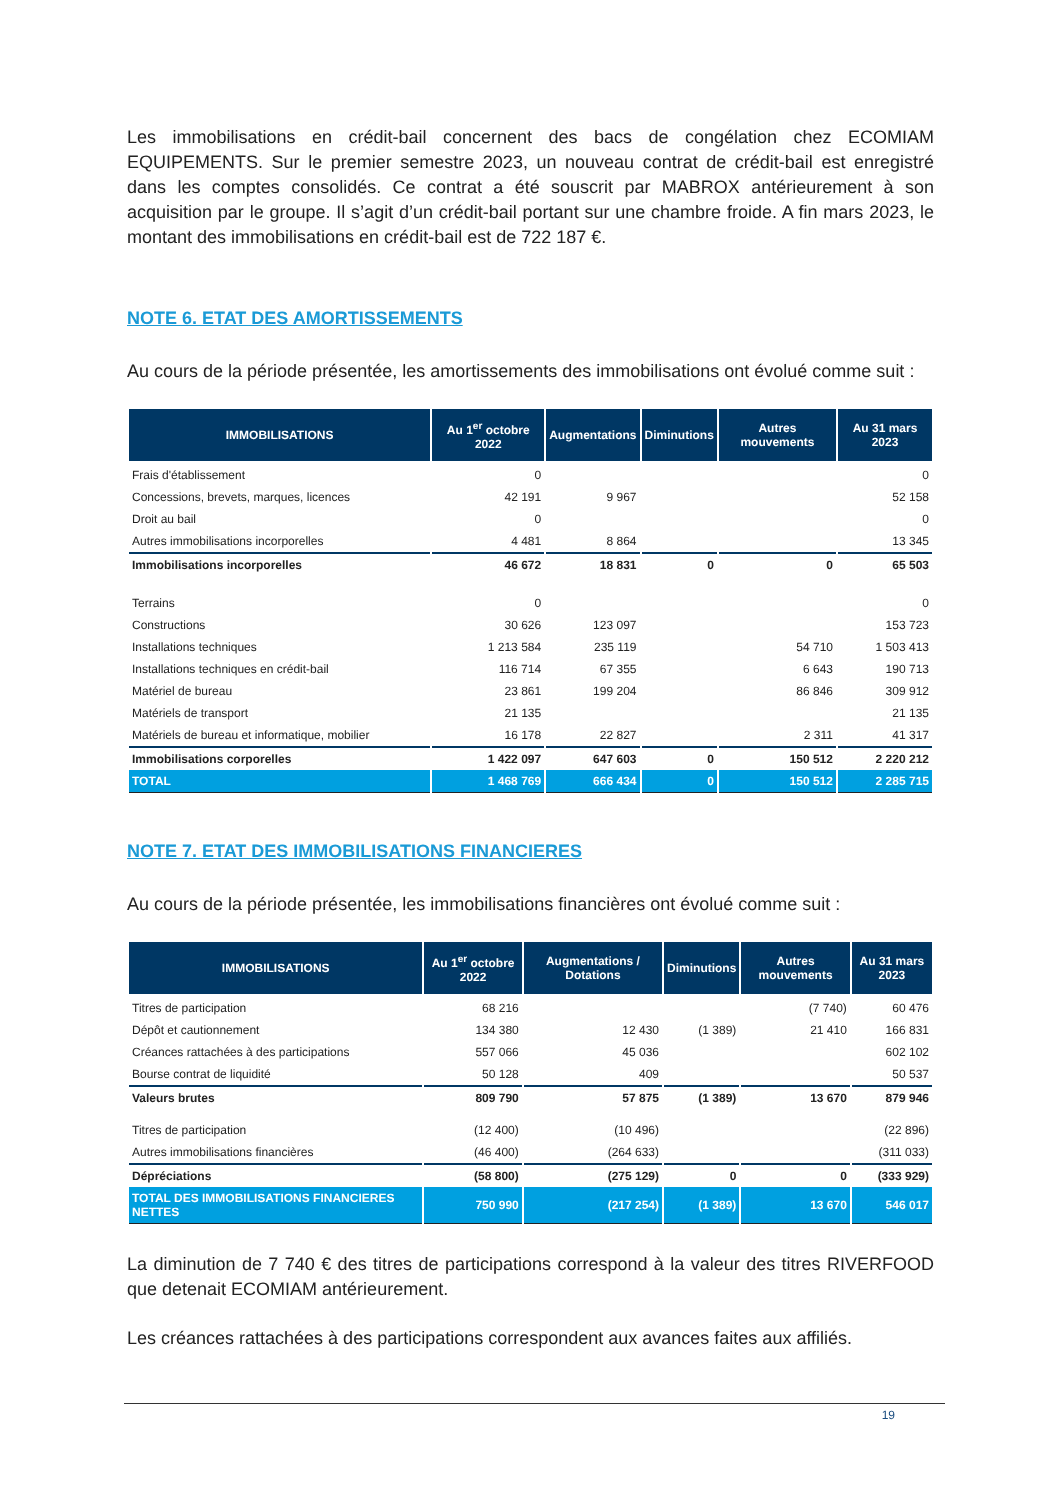Les immobilisations en crédit-bail concernent des bacs de congélation chez ECOMIAM EQUIPEMENTS. Sur le premier semestre 2023, un nouveau contrat de crédit-bail est enregistré dans les comptes consolidés. Ce contrat a été souscrit par MABROX antérieurement à son acquisition par le groupe. Il s’agit d’un crédit-bail portant sur une chambre froide. A fin mars 2023, le montant des immobilisations en crédit-bail est de 722 187 €.
NOTE 6. ETAT DES AMORTISSEMENTS
Au cours de la période présentée, les amortissements des immobilisations ont évolué comme suit :
| IMMOBILISATIONS | Au 1<sup>er</sup> octobre 2022 | Augmentations | Diminutions | Autres mouvements | Au 31 mars 2023 |
| --- | --- | --- | --- | --- | --- |
| Frais d'établissement | 0 | | | | 0 |
| Concessions, brevets, marques, licences | 42 191 | 9 967 | | | 52 158 |
| Droit au bail | 0 | | | | 0 |
| Autres immobilisations incorporelles | 4 481 | 8 864 | | | 13 345 |
| Immobilisations incorporelles | 46 672 | 18 831 | 0 | 0 | 65 503 |
| Terrains | 0 | | | | 0 |
| Constructions | 30 626 | 123 097 | | | 153 723 |
| Installations techniques | 1 213 584 | 235 119 | | 54 710 | 1 503 413 |
| Installations techniques en crédit-bail | 116 714 | 67 355 | | 6 643 | 190 713 |
| Matériel de bureau | 23 861 | 199 204 | | 86 846 | 309 912 |
| Matériels de transport | 21 135 | | | | 21 135 |
| Matériels de bureau et informatique, mobilier | 16 178 | 22 827 | | 2 311 | 41 317 |
| Immobilisations corporelles | 1 422 097 | 647 603 | 0 | 150 512 | 2 220 212 |
| TOTAL | 1 468 769 | 666 434 | 0 | 150 512 | 2 285 715 |
NOTE 7. ETAT DES IMMOBILISATIONS FINANCIERES
Au cours de la période présentée, les immobilisations financières ont évolué comme suit :
| IMMOBILISATIONS | Au 1<sup>er</sup> octobre 2022 | Augmentations / Dotations | Diminutions | Autres mouvements | Au 31 mars 2023 |
| --- | --- | --- | --- | --- | --- |
| Titres de participation | 68 216 | | | (7 740) | 60 476 |
| Dépôt et cautionnement | 134 380 | 12 430 | (1 389) | 21 410 | 166 831 |
| Créances rattachées à des participations | 557 066 | 45 036 | | | 602 102 |
| Bourse contrat de liquidité | 50 128 | 409 | | | 50 537 |
| Valeurs brutes | 809 790 | 57 875 | (1 389) | 13 670 | 879 946 |
| Titres de participation | (12 400) | (10 496) | | | (22 896) |
| Autres immobilisations financières | (46 400) | (264 633) | | | (311 033) |
| Dépréciations | (58 800) | (275 129) | 0 | 0 | (333 929) |
| TOTAL DES IMMOBILISATIONS FINANCIERES NETTES | 750 990 | (217 254) | (1 389) | 13 670 | 546 017 |
La diminution de 7 740 € des titres de participations correspond à la valeur des titres RIVERFOOD que detenait ECOMIAM antérieurement.
Les créances rattachées à des participations correspondent aux avances faites aux affiliés.
19